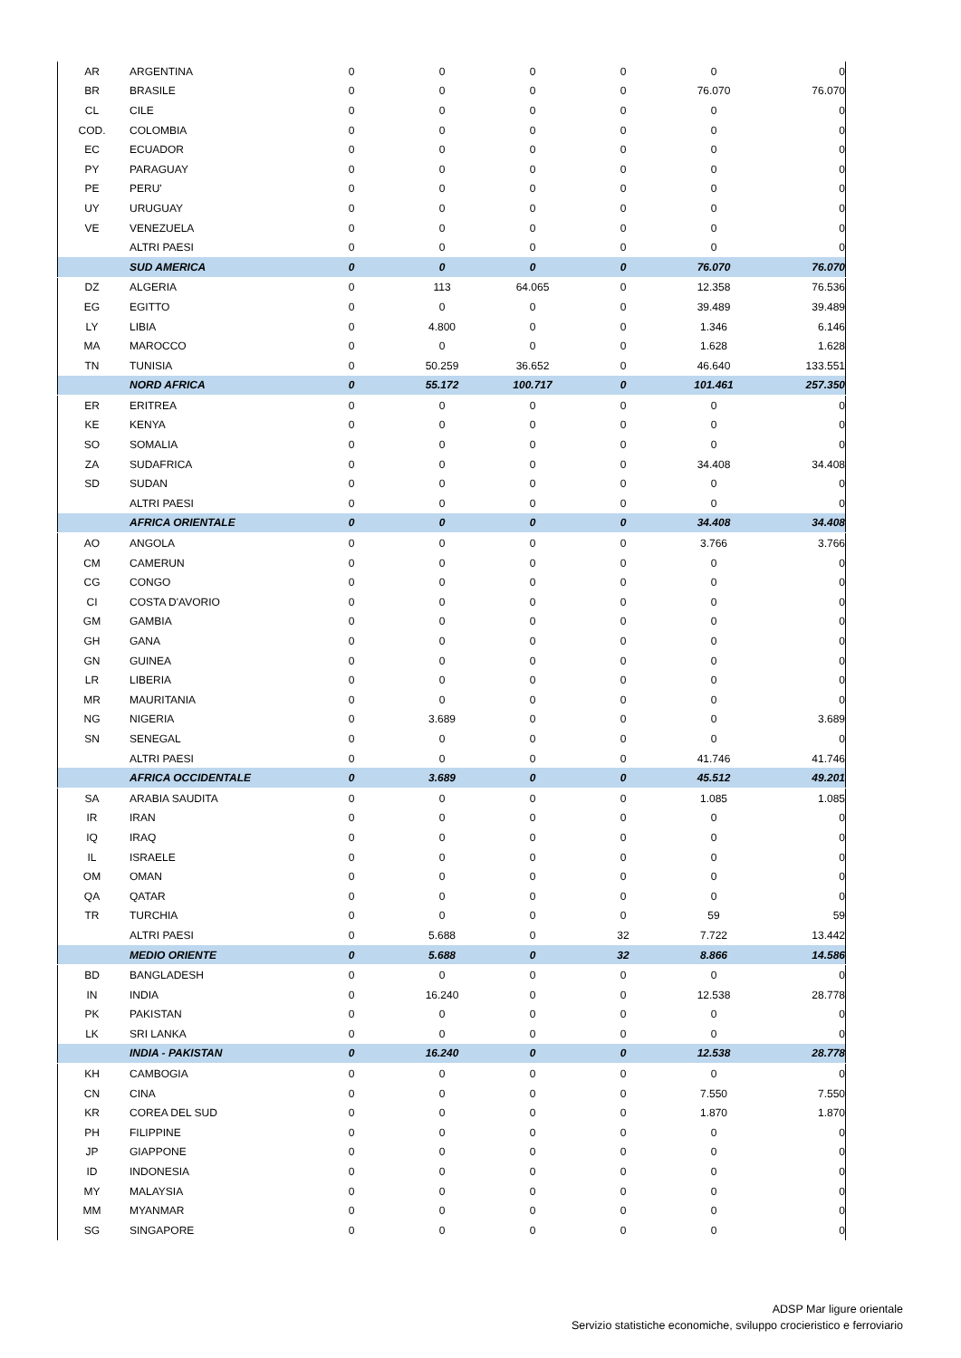| AR | ARGENTINA | 0 | 0 | 0 | 0 | 0 | 0 |
| BR | BRASILE | 0 | 0 | 0 | 0 | 76.070 | 76.070 |
| CL | CILE | 0 | 0 | 0 | 0 | 0 | 0 |
| COD. | COLOMBIA | 0 | 0 | 0 | 0 | 0 | 0 |
| EC | ECUADOR | 0 | 0 | 0 | 0 | 0 | 0 |
| PY | PARAGUAY | 0 | 0 | 0 | 0 | 0 | 0 |
| PE | PERU' | 0 | 0 | 0 | 0 | 0 | 0 |
| UY | URUGUAY | 0 | 0 | 0 | 0 | 0 | 0 |
| VE | VENEZUELA | 0 | 0 | 0 | 0 | 0 | 0 |
| | ALTRI PAESI | 0 | 0 | 0 | 0 | 0 | 0 |
| | SUD AMERICA | 0 | 0 | 0 | 0 | 76.070 | 76.070 |
| DZ | ALGERIA | 0 | 113 | 64.065 | 0 | 12.358 | 76.536 |
| EG | EGITTO | 0 | 0 | 0 | 0 | 39.489 | 39.489 |
| LY | LIBIA | 0 | 4.800 | 0 | 0 | 1.346 | 6.146 |
| MA | MAROCCO | 0 | 0 | 0 | 0 | 1.628 | 1.628 |
| TN | TUNISIA | 0 | 50.259 | 36.652 | 0 | 46.640 | 133.551 |
| | NORD AFRICA | 0 | 55.172 | 100.717 | 0 | 101.461 | 257.350 |
| ER | ERITREA | 0 | 0 | 0 | 0 | 0 | 0 |
| KE | KENYA | 0 | 0 | 0 | 0 | 0 | 0 |
| SO | SOMALIA | 0 | 0 | 0 | 0 | 0 | 0 |
| ZA | SUDAFRICA | 0 | 0 | 0 | 0 | 34.408 | 34.408 |
| SD | SUDAN | 0 | 0 | 0 | 0 | 0 | 0 |
| | ALTRI PAESI | 0 | 0 | 0 | 0 | 0 | 0 |
| | AFRICA ORIENTALE | 0 | 0 | 0 | 0 | 34.408 | 34.408 |
| AO | ANGOLA | 0 | 0 | 0 | 0 | 3.766 | 3.766 |
| CM | CAMERUN | 0 | 0 | 0 | 0 | 0 | 0 |
| CG | CONGO | 0 | 0 | 0 | 0 | 0 | 0 |
| CI | COSTA D'AVORIO | 0 | 0 | 0 | 0 | 0 | 0 |
| GM | GAMBIA | 0 | 0 | 0 | 0 | 0 | 0 |
| GH | GANA | 0 | 0 | 0 | 0 | 0 | 0 |
| GN | GUINEA | 0 | 0 | 0 | 0 | 0 | 0 |
| LR | LIBERIA | 0 | 0 | 0 | 0 | 0 | 0 |
| MR | MAURITANIA | 0 | 0 | 0 | 0 | 0 | 0 |
| NG | NIGERIA | 0 | 3.689 | 0 | 0 | 0 | 3.689 |
| SN | SENEGAL | 0 | 0 | 0 | 0 | 0 | 0 |
| | ALTRI PAESI | 0 | 0 | 0 | 0 | 41.746 | 41.746 |
| | AFRICA OCCIDENTALE | 0 | 3.689 | 0 | 0 | 45.512 | 49.201 |
| SA | ARABIA SAUDITA | 0 | 0 | 0 | 0 | 1.085 | 1.085 |
| IR | IRAN | 0 | 0 | 0 | 0 | 0 | 0 |
| IQ | IRAQ | 0 | 0 | 0 | 0 | 0 | 0 |
| IL | ISRAELE | 0 | 0 | 0 | 0 | 0 | 0 |
| OM | OMAN | 0 | 0 | 0 | 0 | 0 | 0 |
| QA | QATAR | 0 | 0 | 0 | 0 | 0 | 0 |
| TR | TURCHIA | 0 | 0 | 0 | 0 | 59 | 59 |
| | ALTRI PAESI | 0 | 5.688 | 0 | 32 | 7.722 | 13.442 |
| | MEDIO ORIENTE | 0 | 5.688 | 0 | 32 | 8.866 | 14.586 |
| BD | BANGLADESH | 0 | 0 | 0 | 0 | 0 | 0 |
| IN | INDIA | 0 | 16.240 | 0 | 0 | 12.538 | 28.778 |
| PK | PAKISTAN | 0 | 0 | 0 | 0 | 0 | 0 |
| LK | SRI LANKA | 0 | 0 | 0 | 0 | 0 | 0 |
| | INDIA - PAKISTAN | 0 | 16.240 | 0 | 0 | 12.538 | 28.778 |
| KH | CAMBOGIA | 0 | 0 | 0 | 0 | 0 | 0 |
| CN | CINA | 0 | 0 | 0 | 0 | 7.550 | 7.550 |
| KR | COREA DEL SUD | 0 | 0 | 0 | 0 | 1.870 | 1.870 |
| PH | FILIPPINE | 0 | 0 | 0 | 0 | 0 | 0 |
| JP | GIAPPONE | 0 | 0 | 0 | 0 | 0 | 0 |
| ID | INDONESIA | 0 | 0 | 0 | 0 | 0 | 0 |
| MY | MALAYSIA | 0 | 0 | 0 | 0 | 0 | 0 |
| MM | MYANMAR | 0 | 0 | 0 | 0 | 0 | 0 |
| SG | SINGAPORE | 0 | 0 | 0 | 0 | 0 | 0 |
ADSP Mar ligure orientale
Servizio statistiche economiche, sviluppo crocieristico e ferroviario